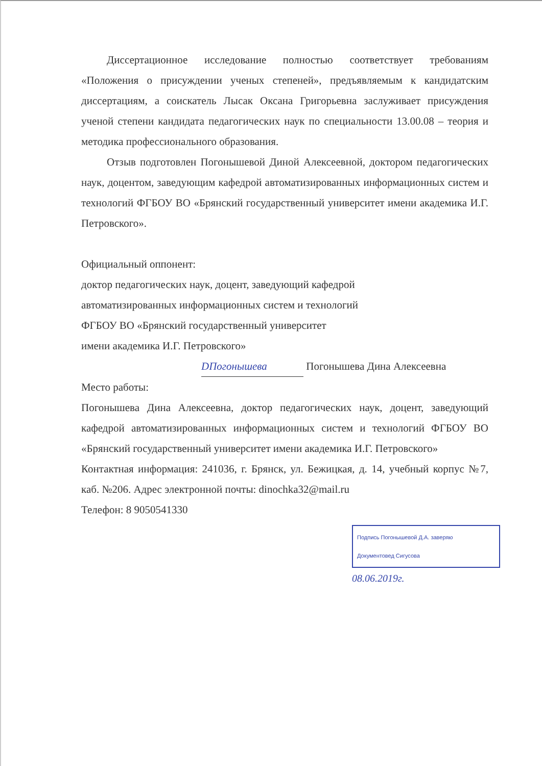Диссертационное исследование полностью соответствует требованиям «Положения о присуждении ученых степеней», предъявляемым к кандидатским диссертациям, а соискатель Лысак Оксана Григорьевна заслуживает присуждения ученой степени кандидата педагогических наук по специальности 13.00.08 – теория и методика профессионального образования.
Отзыв подготовлен Погонышевой Диной Алексеевной, доктором педагогических наук, доцентом, заведующим кафедрой автоматизированных информационных систем и технологий ФГБОУ ВО «Брянский государственный университет имени академика И.Г. Петровского».
Официальный оппонент:
доктор педагогических наук, доцент, заведующий кафедрой
автоматизированных информационных систем и технологий
ФГБОУ ВО «Брянский государственный университет
имени академика И.Г. Петровского»
DПогонышева Погонышева Дина Алексеевна
Место работы:
Погонышева Дина Алексеевна, доктор педагогических наук, доцент, заведующий кафедрой автоматизированных информационных систем и технологий ФГБОУ ВО «Брянский государственный университет имени академика И.Г. Петровского»
Контактная информация: 241036, г. Брянск, ул. Бежицкая, д. 14, учебный корпус №7, каб. №206. Адрес электронной почты: dinochka32@mail.ru
Телефон: 8 9050541330
Подпись Погонышевой Д.А. заверяю
Документовед Сигусова
08.06.2019г.